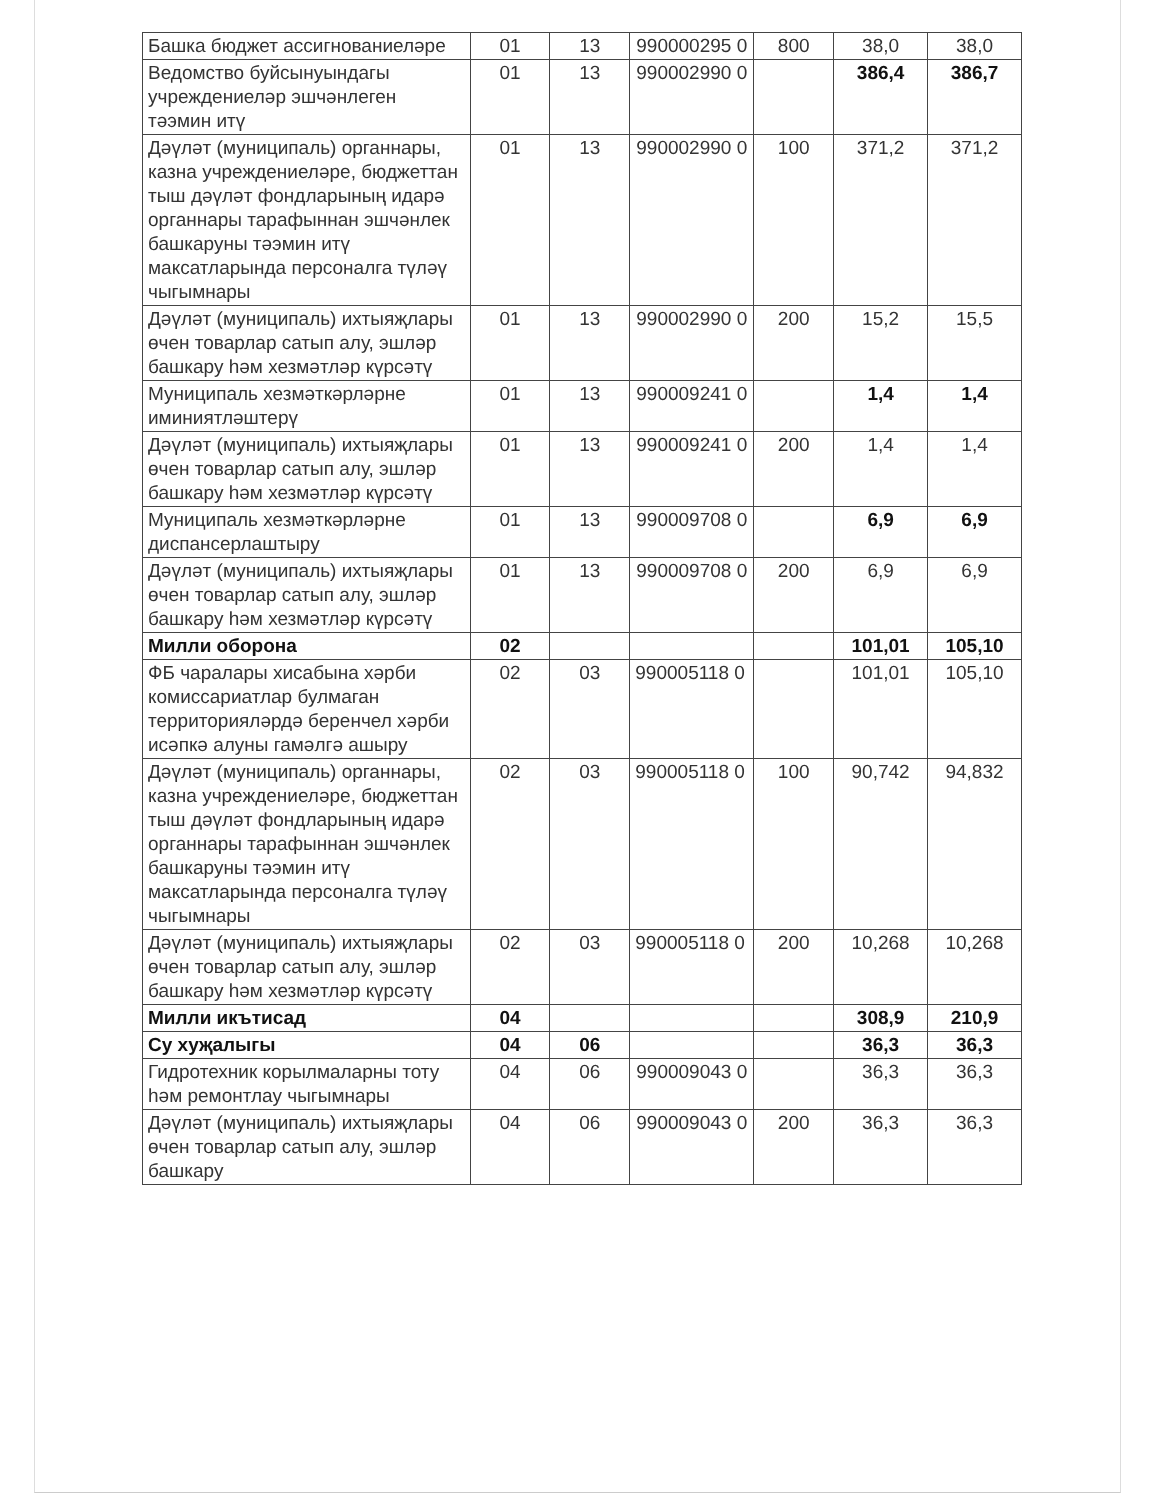| Башка бюджет ассигнованиеләре | 01 | 13 | 990000295 0 | 800 | 38,0 | 38,0 |
| Ведомство буйсынуындагы учреждениеләр эшчәнлеген тәэмин итү | 01 | 13 | 990002990 0 | | 386,4 | 386,7 |
| Дәүләт (муниципаль) органнары, казна учреждениеләре, бюджеттан тыш дәүләт фондларының идарә органнары тарафыннан эшчәнлек башкаруны тәэмин итү максатларында персоналга түләү чыгымнары | 01 | 13 | 990002990 0 | 100 | 371,2 | 371,2 |
| Дәүләт (муниципаль) ихтыяҗлары өчен товарлар сатып алу, эшләр башкару һәм хезмәтләр күрсәтү | 01 | 13 | 990002990 0 | 200 | 15,2 | 15,5 |
| Муниципаль хезмәткәрләрне иминиятләштерү | 01 | 13 | 990009241 0 | | 1,4 | 1,4 |
| Дәүләт (муниципаль) ихтыяҗлары өчен товарлар сатып алу, эшләр башкару һәм хезмәтләр күрсәтү | 01 | 13 | 990009241 0 | 200 | 1,4 | 1,4 |
| Муниципаль хезмәткәрләрне диспансерлаштыру | 01 | 13 | 990009708 0 | | 6,9 | 6,9 |
| Дәүләт (муниципаль) ихтыяҗлары өчен товарлар сатып алу, эшләр башкару һәм хезмәтләр күрсәтү | 01 | 13 | 990009708 0 | 200 | 6,9 | 6,9 |
| Милли оборона | 02 | | | | 101,01 | 105,10 |
| ФБ чаралары хисабына хәрби комиссариатлар булмаган территорияләрдә беренчел хәрби исәпкә алуны гамәлгә ашыру | 02 | 03 | 990005118 0 | | 101,01 | 105,10 |
| Дәүләт (муниципаль) органнары, казна учреждениеләре, бюджеттан тыш дәүләт фондларының идарә органнары тарафыннан эшчәнлек башкаруны тәэмин итү максатларында персоналга түләү чыгымнары | 02 | 03 | 990005118 0 | 100 | 90,742 | 94,832 |
| Дәүләт (муниципаль) ихтыяҗлары өчен товарлар сатып алу, эшләр башкару һәм хезмәтләр күрсәтү | 02 | 03 | 990005118 0 | 200 | 10,268 | 10,268 |
| Милли икътисад | 04 | | | | 308,9 | 210,9 |
| Су хуҗалыгы | 04 | 06 | | | 36,3 | 36,3 |
| Гидротехник корылмаларны тоту һәм ремонтлау чыгымнары | 04 | 06 | 990009043 0 | | 36,3 | 36,3 |
| Дәүләт (муниципаль) ихтыяҗлары өчен товарлар сатып алу, эшләр башкару | 04 | 06 | 990009043 0 | 200 | 36,3 | 36,3 |